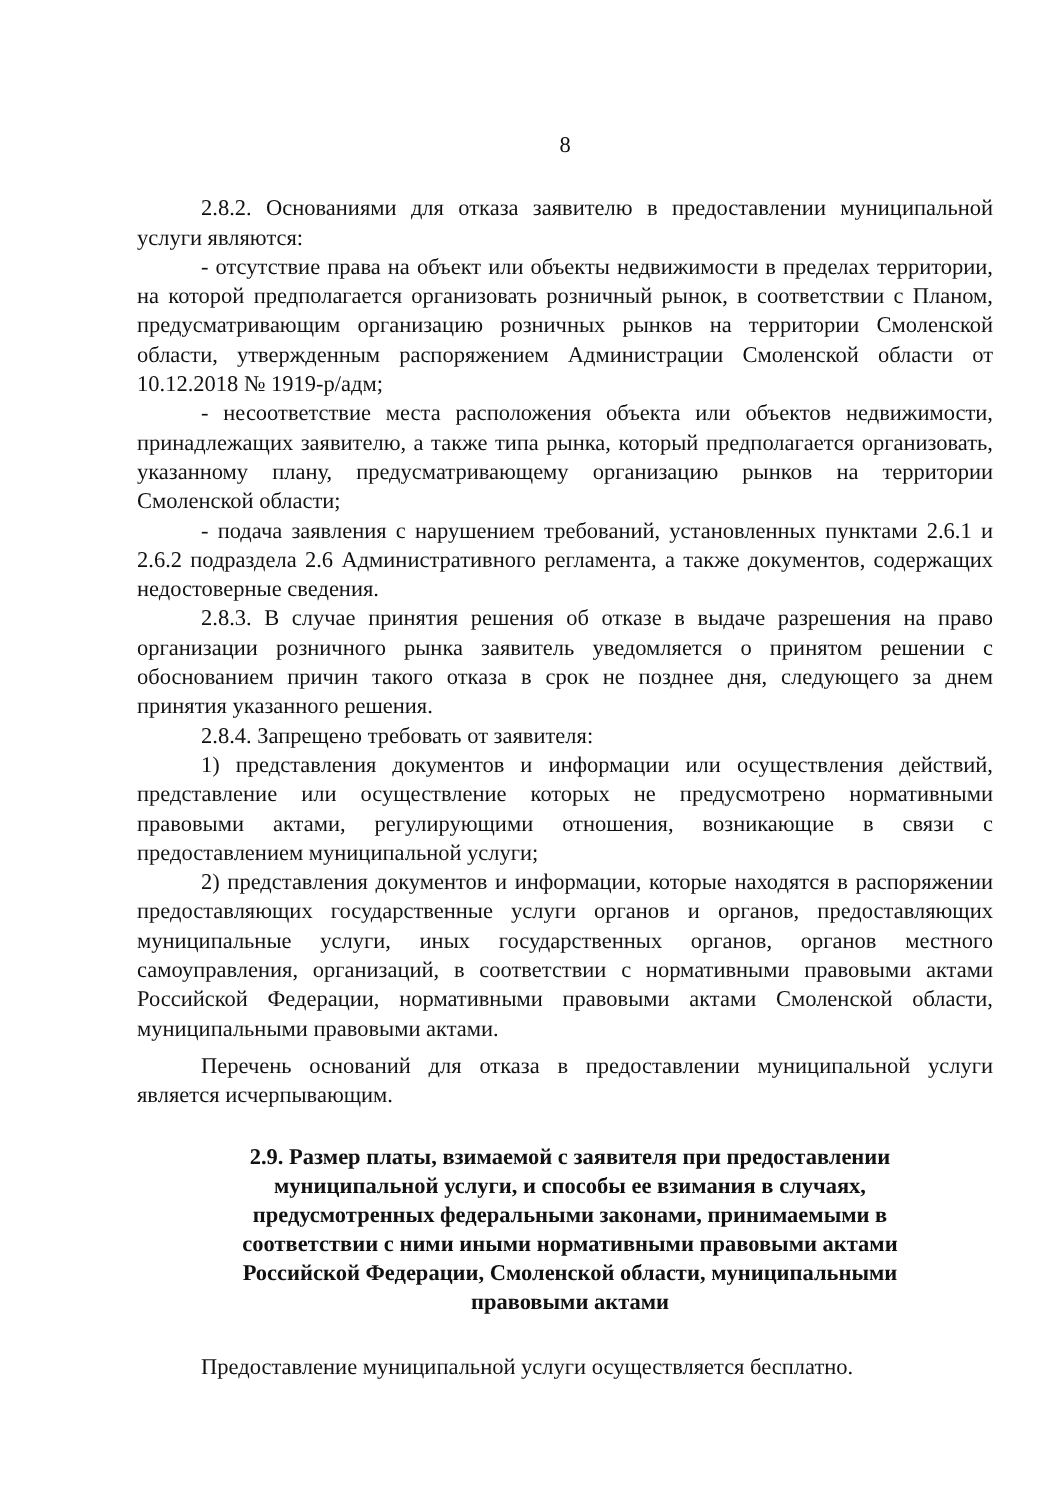8
2.8.2. Основаниями для отказа заявителю в предоставлении муниципальной услуги являются:
- отсутствие права на объект или объекты недвижимости в пределах территории, на которой предполагается организовать розничный рынок, в соответствии с Планом, предусматривающим организацию розничных рынков на территории Смоленской области, утвержденным распоряжением Администрации Смоленской области от 10.12.2018 № 1919-р/адм;
- несоответствие места расположения объекта или объектов недвижимости, принадлежащих заявителю, а также типа рынка, который предполагается организовать, указанному плану, предусматривающему организацию рынков на территории Смоленской области;
- подача заявления с нарушением требований, установленных пунктами 2.6.1 и 2.6.2 подраздела 2.6 Административного регламента, а также документов, содержащих недостоверные сведения.
2.8.3. В случае принятия решения об отказе в выдаче разрешения на право организации розничного рынка заявитель уведомляется о принятом решении с обоснованием причин такого отказа в срок не позднее дня, следующего за днем принятия указанного решения.
2.8.4. Запрещено требовать от заявителя:
1) представления документов и информации или осуществления действий, представление или осуществление которых не предусмотрено нормативными правовыми актами, регулирующими отношения, возникающие в связи с предоставлением муниципальной услуги;
2) представления документов и информации, которые находятся в распоряжении предоставляющих государственные услуги органов и органов, предоставляющих муниципальные услуги, иных государственных органов, органов местного самоуправления, организаций, в соответствии с нормативными правовыми актами Российской Федерации, нормативными правовыми актами Смоленской области, муниципальными правовыми актами.
Перечень оснований для отказа в предоставлении муниципальной услуги является исчерпывающим.
2.9. Размер платы, взимаемой с заявителя при предоставлении муниципальной услуги, и способы ее взимания в случаях, предусмотренных федеральными законами, принимаемыми в соответствии с ними иными нормативными правовыми актами Российской Федерации, Смоленской области, муниципальными правовыми актами
Предоставление муниципальной услуги осуществляется бесплатно.